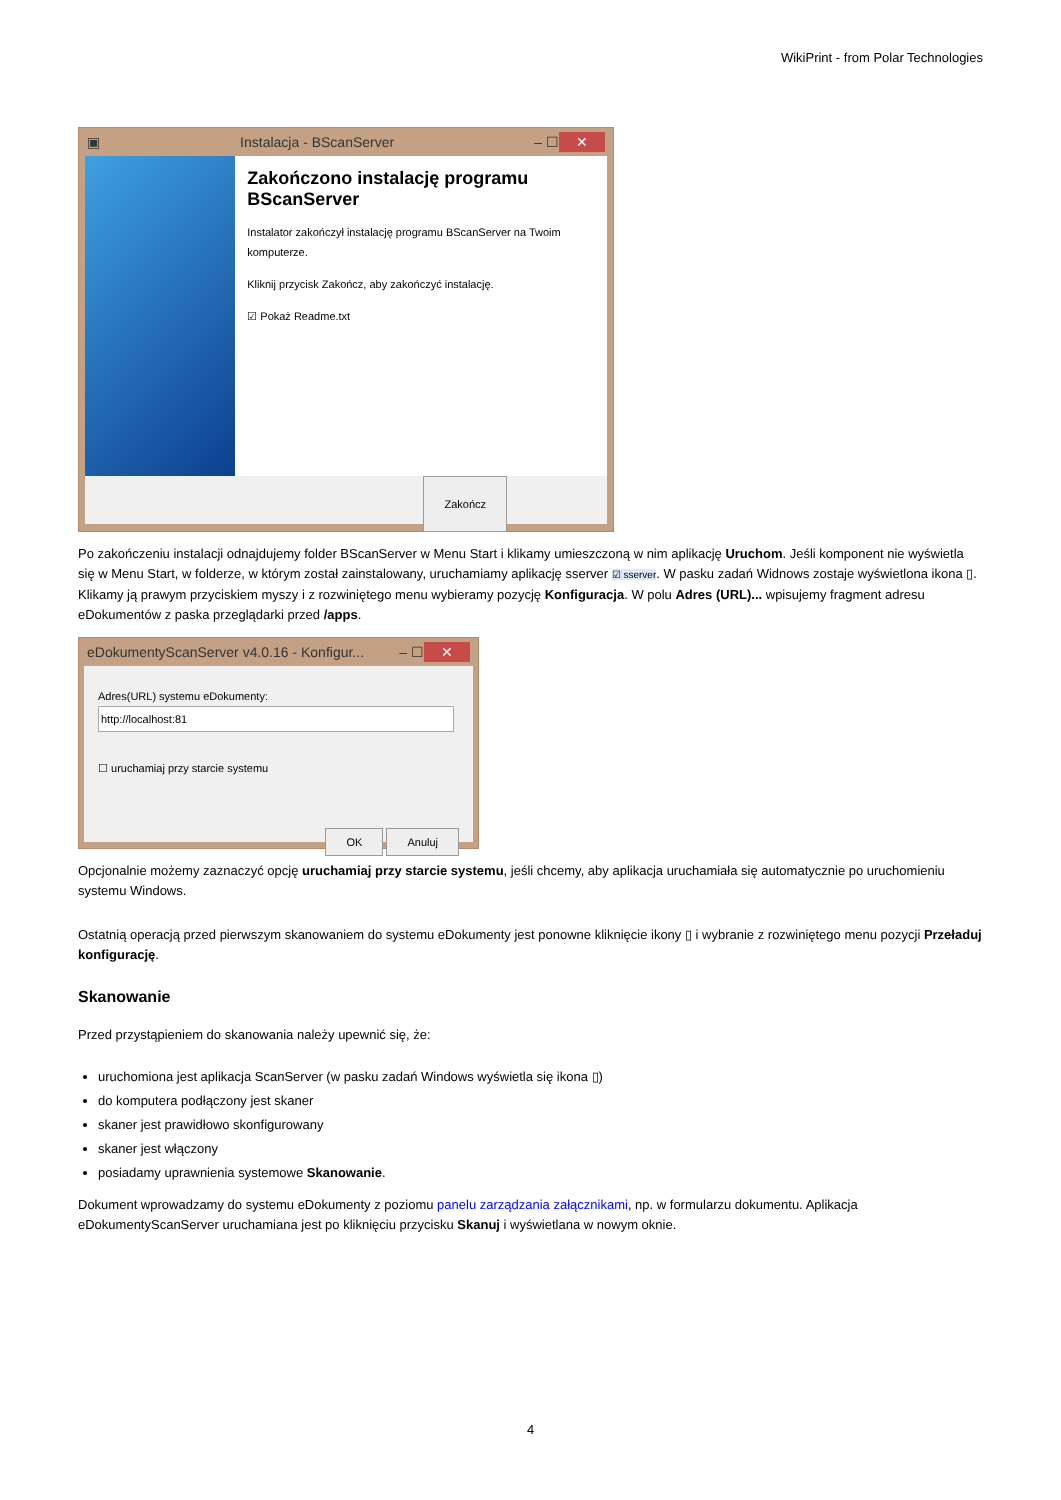WikiPrint - from Polar Technologies
▣ Instalacja - BScanServer – ☐ ✕
Zakończono instalację programu BScanServer
Instalator zakończył instalację programu BScanServer na Twoim komputerze.
Kliknij przycisk Zakończ, aby zakończyć instalację.
☑ Pokaż Readme.txt
Zakończ
Po zakończeniu instalacji odnajdujemy folder BScanServer w Menu Start i klikamy umieszczoną w nim aplikację Uruchom. Jeśli komponent nie wyświetla się w Menu Start, w folderze, w którym został zainstalowany, uruchamiamy aplikację sserver ☑ sserver. W pasku zadań Widnows zostaje wyświetlona ikona ▯. Klikamy ją prawym przyciskiem myszy i z rozwiniętego menu wybieramy pozycję Konfiguracja. W polu Adres (URL)... wpisujemy fragment adresu eDokumentów z paska przeglądarki przed /apps.
eDokumentyScanServer v4.0.16 - Konfigur... – ☐ ✕
Adres(URL) systemu eDokumenty:
http://localhost:81
☐ uruchamiaj przy starcie systemu
OK Anuluj
Opcjonalnie możemy zaznaczyć opcję uruchamiaj przy starcie systemu, jeśli chcemy, aby aplikacja uruchamiała się automatycznie po uruchomieniu systemu Windows.
Ostatnią operacją przed pierwszym skanowaniem do systemu eDokumenty jest ponowne kliknięcie ikony ▯ i wybranie z rozwiniętego menu pozycji Przeładuj konfigurację.
Skanowanie
Przed przystąpieniem do skanowania należy upewnić się, że:
uruchomiona jest aplikacja ScanServer (w pasku zadań Windows wyświetla się ikona ▯)
do komputera podłączony jest skaner
skaner jest prawidłowo skonfigurowany
skaner jest włączony
posiadamy uprawnienia systemowe Skanowanie.
Dokument wprowadzamy do systemu eDokumenty z poziomu panelu zarządzania załącznikami, np. w formularzu dokumentu. Aplikacja eDokumentyScanServer uruchamiana jest po kliknięciu przycisku Skanuj i wyświetlana w nowym oknie.
4